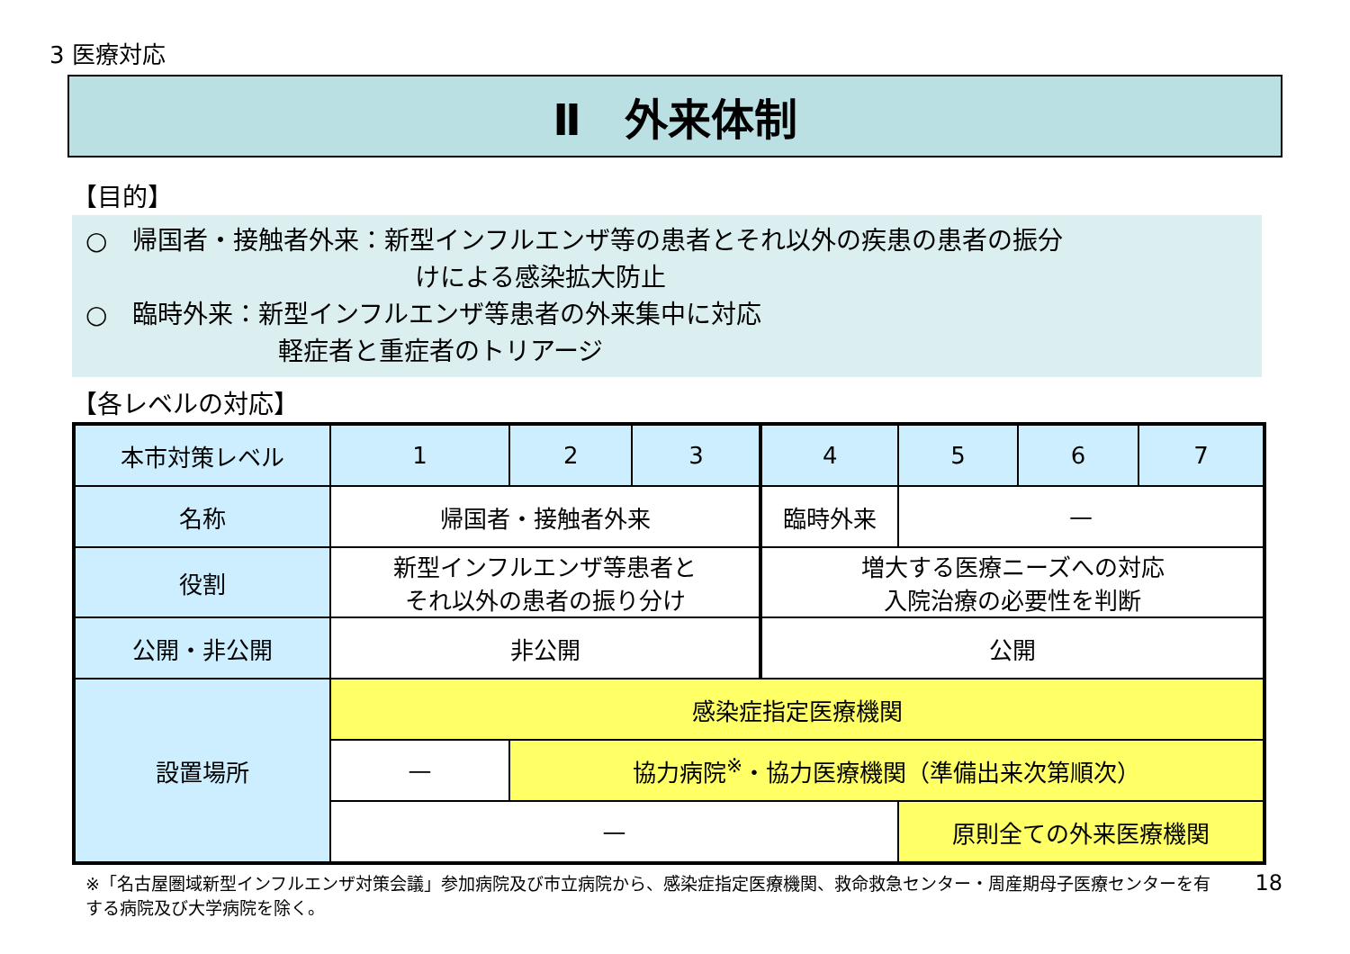3 医療対応
Ⅱ　外来体制
【目的】
○　帰国者・接触者外来：新型インフルエンザ等の患者とそれ以外の疾患の患者の振分
けによる感染拡大防止
○　臨時外来：新型インフルエンザ等患者の外来集中に対応
軽症者と重症者のトリアージ
【各レベルの対応】
| 本市対策レベル | 1 | 2 | 3 | 4 | 5 | 6 | 7 |
| --- | --- | --- | --- | --- | --- | --- | --- |
| 名称 | 帰国者・接触者外来 | | | 臨時外来 | — | | |
| 役割 | 新型インフルエンザ等患者と それ以外の患者の振り分け | | | 増大する医療ニーズへの対応 入院治療の必要性を判断 | | | |
| 公開・非公開 | 非公開 | | | 公開 | | | |
| 設置場所 | 感染症指定医療機関 | | | | | | |
| | — | 協力病院<sup>※</sup>・協力医療機関（準備出来次第順次） | | | | | |
| | — | | | | 原則全ての外来医療機関 | | |
※「名古屋圏域新型インフルエンザ対策会議」参加病院及び市立病院から、感染症指定医療機関、救命救急センター・周産期母子医療センターを有する病院及び大学病院を除く。
18